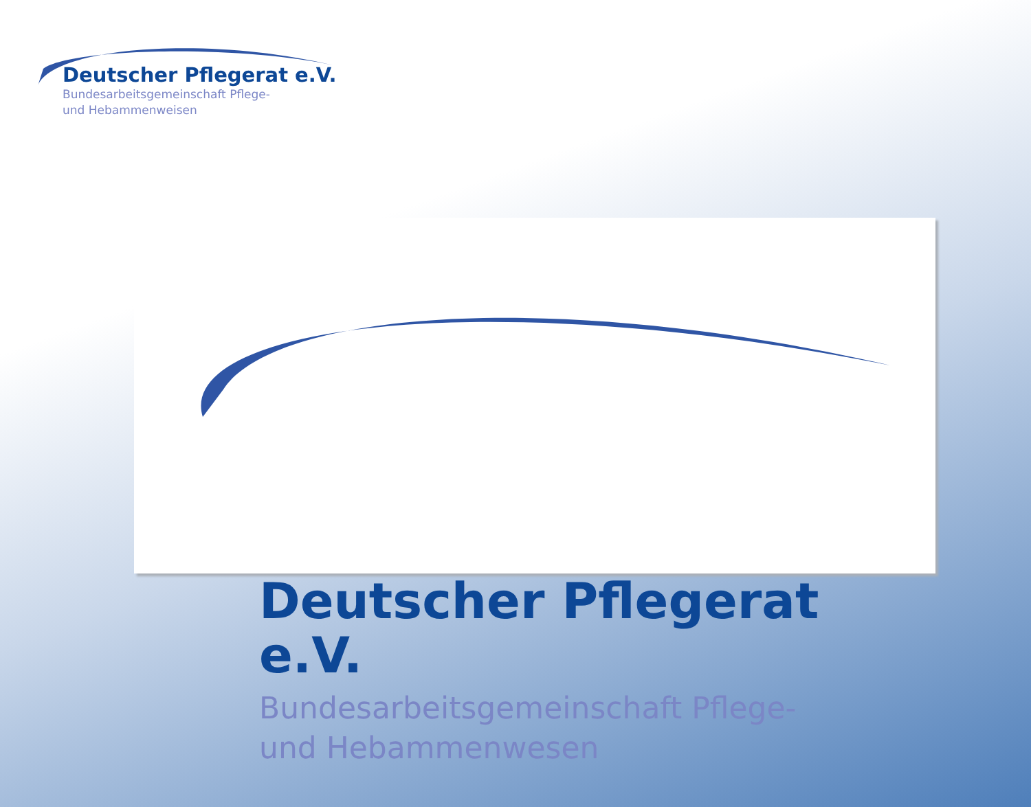Deutscher Pflegerat e.V.
Bundesarbeitsgemeinschaft Pflege-
und Hebammenweisen
Deutscher Pflegerat e.V.
Bundesarbeitsgemeinschaft Pflege-
und Hebammenwesen